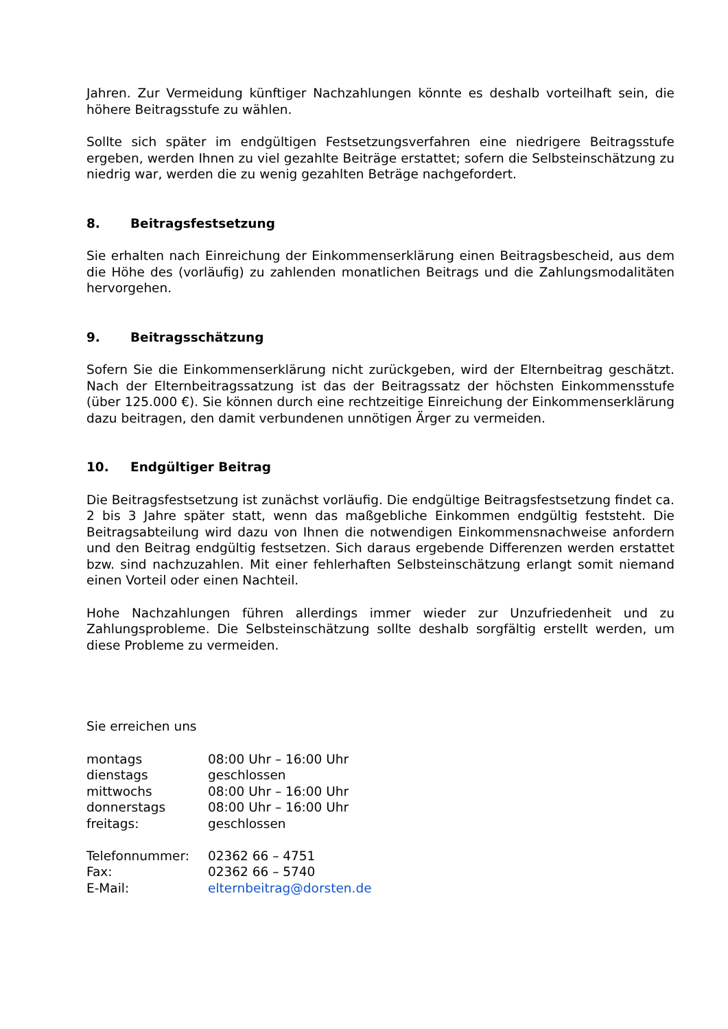Jahren. Zur Vermeidung künftiger Nachzahlungen könnte es deshalb vorteilhaft sein, die höhere Beitragsstufe zu wählen.
Sollte sich später im endgültigen Festsetzungsverfahren eine niedrigere Beitragsstufe ergeben, werden Ihnen zu viel gezahlte Beiträge erstattet; sofern die Selbsteinschätzung zu niedrig war, werden die zu wenig gezahlten Beträge nachgefordert.
8. Beitragsfestsetzung
Sie erhalten nach Einreichung der Einkommenserklärung einen Beitragsbescheid, aus dem die Höhe des (vorläufig) zu zahlenden monatlichen Beitrags und die Zahlungsmodalitäten hervorgehen.
9. Beitragsschätzung
Sofern Sie die Einkommenserklärung nicht zurückgeben, wird der Elternbeitrag geschätzt. Nach der Elternbeitragssatzung ist das der Beitragssatz der höchsten Einkommensstufe (über 125.000 €). Sie können durch eine rechtzeitige Einreichung der Einkommenserklärung dazu beitragen, den damit verbundenen unnötigen Ärger zu vermeiden.
10. Endgültiger Beitrag
Die Beitragsfestsetzung ist zunächst vorläufig. Die endgültige Beitragsfestsetzung findet ca. 2 bis 3 Jahre später statt, wenn das maßgebliche Einkommen endgültig feststeht. Die Beitragsabteilung wird dazu von Ihnen die notwendigen Einkommensnachweise anfordern und den Beitrag endgültig festsetzen. Sich daraus ergebende Differenzen werden erstattet bzw. sind nachzuzahlen. Mit einer fehlerhaften Selbsteinschätzung erlangt somit niemand einen Vorteil oder einen Nachteil.
Hohe Nachzahlungen führen allerdings immer wieder zur Unzufriedenheit und zu Zahlungsprobleme. Die Selbsteinschätzung sollte deshalb sorgfältig erstellt werden, um diese Probleme zu vermeiden.
Sie erreichen uns
| montags | 08:00 Uhr – 16:00 Uhr |
| dienstags | geschlossen |
| mittwochs | 08:00 Uhr – 16:00 Uhr |
| donnerstags | 08:00 Uhr – 16:00 Uhr |
| freitags: | geschlossen |
| Telefonnummer: | 02362 66 – 4751 |
| Fax: | 02362 66 – 5740 |
| E-Mail: | elternbeitrag@dorsten.de |